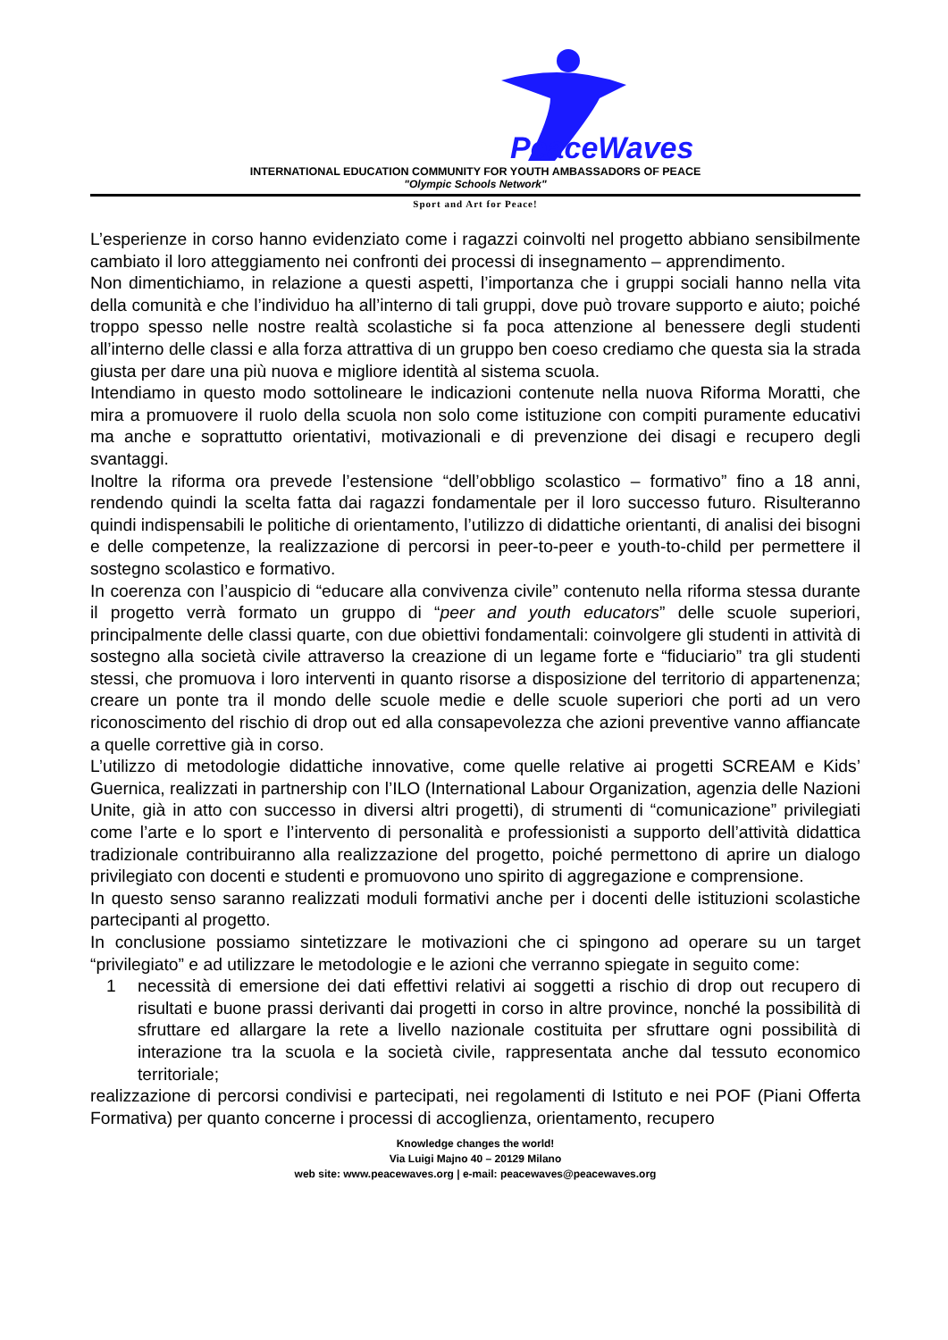PeaceWaves
INTERNATIONAL EDUCATION COMMUNITY FOR YOUTH AMBASSADORS OF PEACE
"Olympic Schools Network"
Sport and Art for Peace!
L’esperienze in corso hanno evidenziato come i ragazzi coinvolti nel progetto abbiano sensibilmente cambiato il loro atteggiamento nei confronti dei processi di insegnamento – apprendimento.
Non dimentichiamo, in relazione a questi aspetti, l’importanza che i gruppi sociali hanno nella vita della comunità e che l’individuo ha all’interno di tali gruppi, dove può trovare supporto e aiuto; poiché troppo spesso nelle nostre realtà scolastiche si fa poca attenzione al benessere degli studenti all’interno delle classi e alla forza attrattiva di un gruppo ben coeso crediamo che questa sia la strada giusta per dare una più nuova e migliore identità al sistema scuola.
Intendiamo in questo modo sottolineare le indicazioni contenute nella nuova Riforma Moratti, che mira a promuovere il ruolo della scuola non solo come istituzione con compiti puramente educativi ma anche e soprattutto orientativi, motivazionali e di prevenzione dei disagi e recupero degli svantaggi.
Inoltre la riforma ora prevede l’estensione “dell’obbligo scolastico – formativo” fino a 18 anni, rendendo quindi la scelta fatta dai ragazzi fondamentale per il loro successo futuro. Risulteranno quindi indispensabili le politiche di orientamento, l’utilizzo di didattiche orientanti, di analisi dei bisogni e delle competenze, la realizzazione di percorsi in peer-to-peer e youth-to-child per permettere il sostegno scolastico e formativo.
In coerenza con l’auspicio di “educare alla convivenza civile” contenuto nella riforma stessa durante il progetto verrà formato un gruppo di “peer and youth educators” delle scuole superiori, principalmente delle classi quarte, con due obiettivi fondamentali: coinvolgere gli studenti in attività di sostegno alla società civile attraverso la creazione di un legame forte e “fiduciario” tra gli studenti stessi, che promuova i loro interventi in quanto risorse a disposizione del territorio di appartenenza; creare un ponte tra il mondo delle scuole medie e delle scuole superiori che porti ad un vero riconoscimento del rischio di drop out ed alla consapevolezza che azioni preventive vanno affiancate a quelle correttive già in corso.
L’utilizzo di metodologie didattiche innovative, come quelle relative ai progetti SCREAM e Kids’ Guernica, realizzati in partnership con l’ILO (International Labour Organization, agenzia delle Nazioni Unite, già in atto con successo in diversi altri progetti), di strumenti di “comunicazione” privilegiati come l’arte e lo sport e l’intervento di personalità e professionisti a supporto dell’attività didattica tradizionale contribuiranno alla realizzazione del progetto, poiché permettono di aprire un dialogo privilegiato con docenti e studenti e promuovono uno spirito di aggregazione e comprensione.
In questo senso saranno realizzati moduli formativi anche per i docenti delle istituzioni scolastiche partecipanti al progetto.
In conclusione possiamo sintetizzare le motivazioni che ci spingono ad operare su un target “privilegiato” e ad utilizzare le metodologie e le azioni che verranno spiegate in seguito come:
1 necessità di emersione dei dati effettivi relativi ai soggetti a rischio di drop out recupero di risultati e buone prassi derivanti dai progetti in corso in altre province, nonché la possibilità di sfruttare ed allargare la rete a livello nazionale costituita per sfruttare ogni possibilità di interazione tra la scuola e la società civile, rappresentata anche dal tessuto economico territoriale;
realizzazione di percorsi condivisi e partecipati, nei regolamenti di Istituto e nei POF (Piani Offerta Formativa) per quanto concerne i processi di accoglienza, orientamento, recupero
Knowledge changes the world!
Via Luigi Majno 40 – 20129 Milano
web site: www.peacewaves.org | e-mail: peacewaves@peacewaves.org